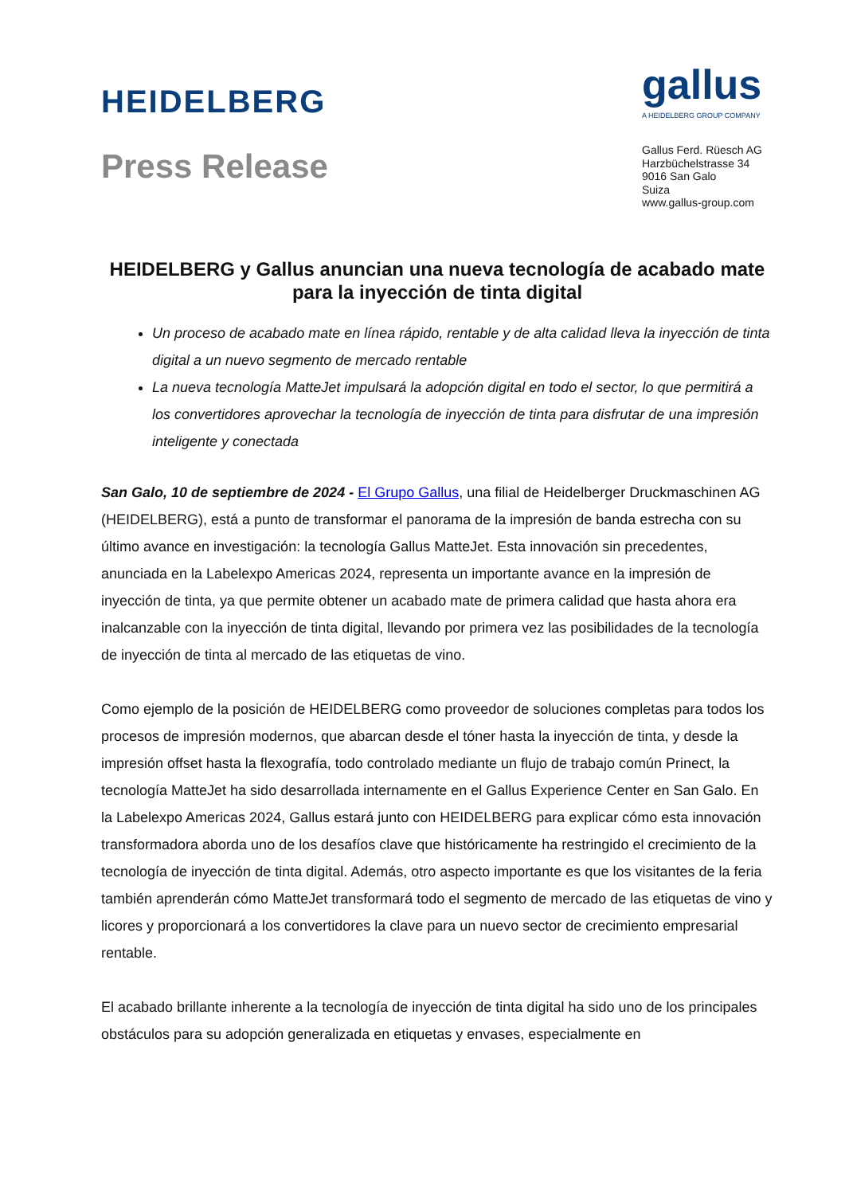HEIDELBERG
Press Release
gallus
A HEIDELBERG GROUP COMPANY
Gallus Ferd. Rüesch AG
Harzbüchelstrasse 34
9016 San Galo
Suiza
www.gallus-group.com
HEIDELBERG y Gallus anuncian una nueva tecnología de acabado mate para la inyección de tinta digital
Un proceso de acabado mate en línea rápido, rentable y de alta calidad lleva la inyección de tinta digital a un nuevo segmento de mercado rentable
La nueva tecnología MatteJet impulsará la adopción digital en todo el sector, lo que permitirá a los convertidores aprovechar la tecnología de inyección de tinta para disfrutar de una impresión inteligente y conectada
San Galo, 10 de septiembre de 2024 - El Grupo Gallus, una filial de Heidelberger Druckmaschinen AG (HEIDELBERG), está a punto de transformar el panorama de la impresión de banda estrecha con su último avance en investigación: la tecnología Gallus MatteJet. Esta innovación sin precedentes, anunciada en la Labelexpo Americas 2024, representa un importante avance en la impresión de inyección de tinta, ya que permite obtener un acabado mate de primera calidad que hasta ahora era inalcanzable con la inyección de tinta digital, llevando por primera vez las posibilidades de la tecnología de inyección de tinta al mercado de las etiquetas de vino.
Como ejemplo de la posición de HEIDELBERG como proveedor de soluciones completas para todos los procesos de impresión modernos, que abarcan desde el tóner hasta la inyección de tinta, y desde la impresión offset hasta la flexografía, todo controlado mediante un flujo de trabajo común Prinect, la tecnología MatteJet ha sido desarrollada internamente en el Gallus Experience Center en San Galo. En la Labelexpo Americas 2024, Gallus estará junto con HEIDELBERG para explicar cómo esta innovación transformadora aborda uno de los desafíos clave que históricamente ha restringido el crecimiento de la tecnología de inyección de tinta digital. Además, otro aspecto importante es que los visitantes de la feria también aprenderán cómo MatteJet transformará todo el segmento de mercado de las etiquetas de vino y licores y proporcionará a los convertidores la clave para un nuevo sector de crecimiento empresarial rentable.
El acabado brillante inherente a la tecnología de inyección de tinta digital ha sido uno de los principales obstáculos para su adopción generalizada en etiquetas y envases, especialmente en